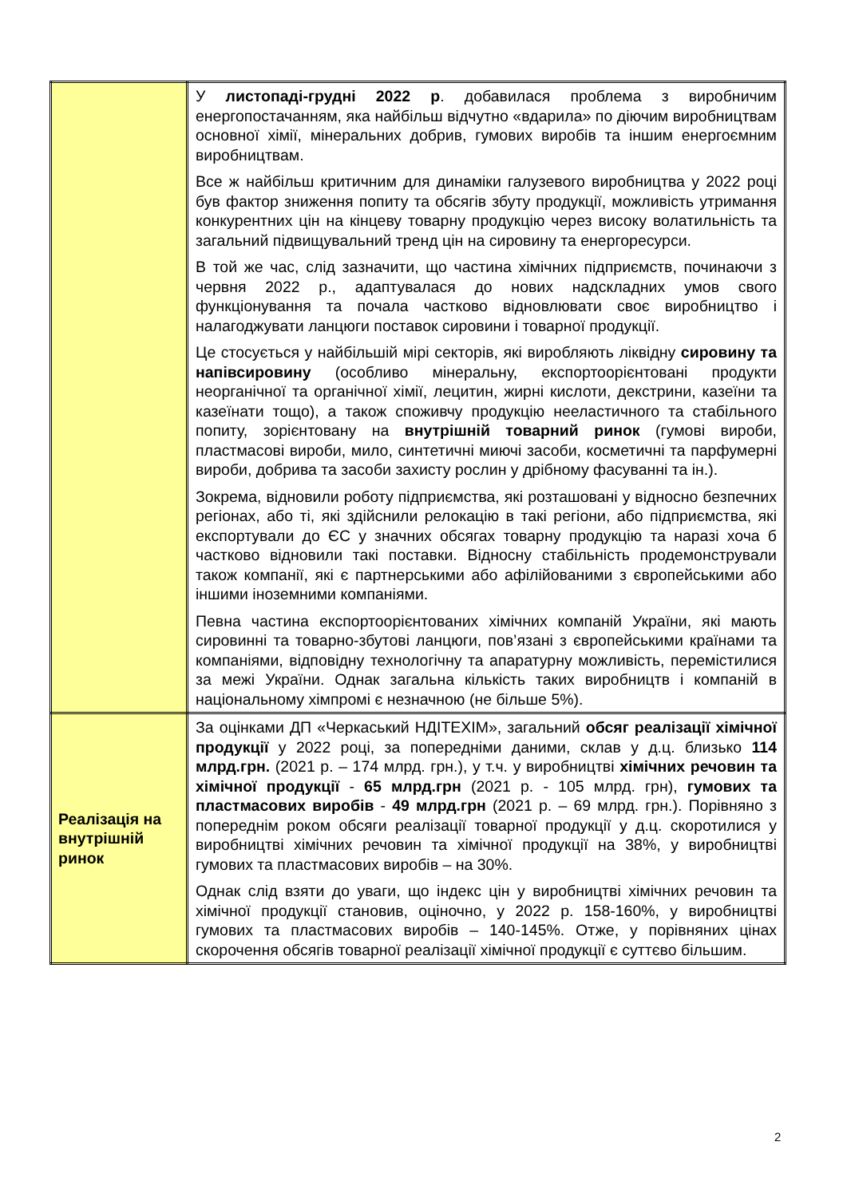| | У листопаді-грудні 2022 р . добавилася проблема з виробничим енергопостачанням, яка найбільш відчутно «вдарила» по діючим виробництвам основної хімії, мінеральних добрив, гумових виробів та іншим енергоємним виробництвам. Все ж найбільш критичним для динаміки галузевого виробництва у 2022 році був фактор зниження попиту та обсягів збуту продукції, можливість утримання конкурентних цін на кінцеву товарну продукцію через високу волатильність та загальний підвищувальний тренд цін на сировину та енергоресурси. В той же час, слід зазначити, що частина хімічних підприємств, починаючи з червня 2022 р., адаптувалася до нових надскладних умов свого функціонування та почала частково відновлювати своє виробництво і налагоджувати ланцюги поставок сировини і товарної продукції. Це стосується у найбільшій мірі секторів, які виробляють ліквідну сировину та напівсировину (особливо мінеральну, експортоорієнтовані продукти неорганічної та органічної хімії, лецитин, жирні кислоти, декстрини, казеїни та казеїнати тощо), а також споживчу продукцію нееластичного та стабільного попиту, зорієнтовану на внутрішній товарний ринок (гумові вироби, пластмасові вироби, мило, синтетичні миючі засоби, косметичні та парфумерні вироби, добрива та засоби захисту рослин у дрібному фасуванні та ін.). Зокрема, відновили роботу підприємства, які розташовані у відносно безпечних регіонах, або ті, які здійснили релокацію в такі регіони, або підприємства, які експортували до ЄС у значних обсягах товарну продукцію та наразі хоча б частково відновили такі поставки. Відносну стабільність продемонстрували також компанії, які є партнерськими або афілійованими з європейськими або іншими іноземними компаніями. Певна частина експортоорієнтованих хімічних компаній України, які мають сировинні та товарно-збутові ланцюги, пов’язані з європейськими країнами та компаніями, відповідну технологічну та апаратурну можливість, перемістилися за межі України. Однак загальна кількість таких виробництв і компаній в національному хімпромі є незначною (не більше 5%). |
| Реалізація на внутрішній ринок | За оцінками ДП «Черкаський НДІТЕХІМ», загальний обсяг реалізації хімічної продукції у 2022 році, за попередніми даними, склав у д.ц. близько 114 млрд.грн. (2021 р. – 174 млрд. грн.), у т.ч. у виробництві хімічних речовин та хімічної продукції - 65 млрд.грн (2021 р. - 105 млрд. грн), гумових та пластмасових виробів - 49 млрд.грн (2021 р. – 69 млрд. грн.). Порівняно з попереднім роком обсяги реалізації товарної продукції у д.ц. скоротилися у виробництві хімічних речовин та хімічної продукції на 38%, у виробництві гумових та пластмасових виробів – на 30%. Однак слід взяти до уваги, що індекс цін у виробництві хімічних речовин та хімічної продукції становив, оціночно, у 2022 р. 158-160%, у виробництві гумових та пластмасових виробів – 140-145%. Отже, у порівняних цінах скорочення обсягів товарної реалізації хімічної продукції є суттєво більшим. |
2